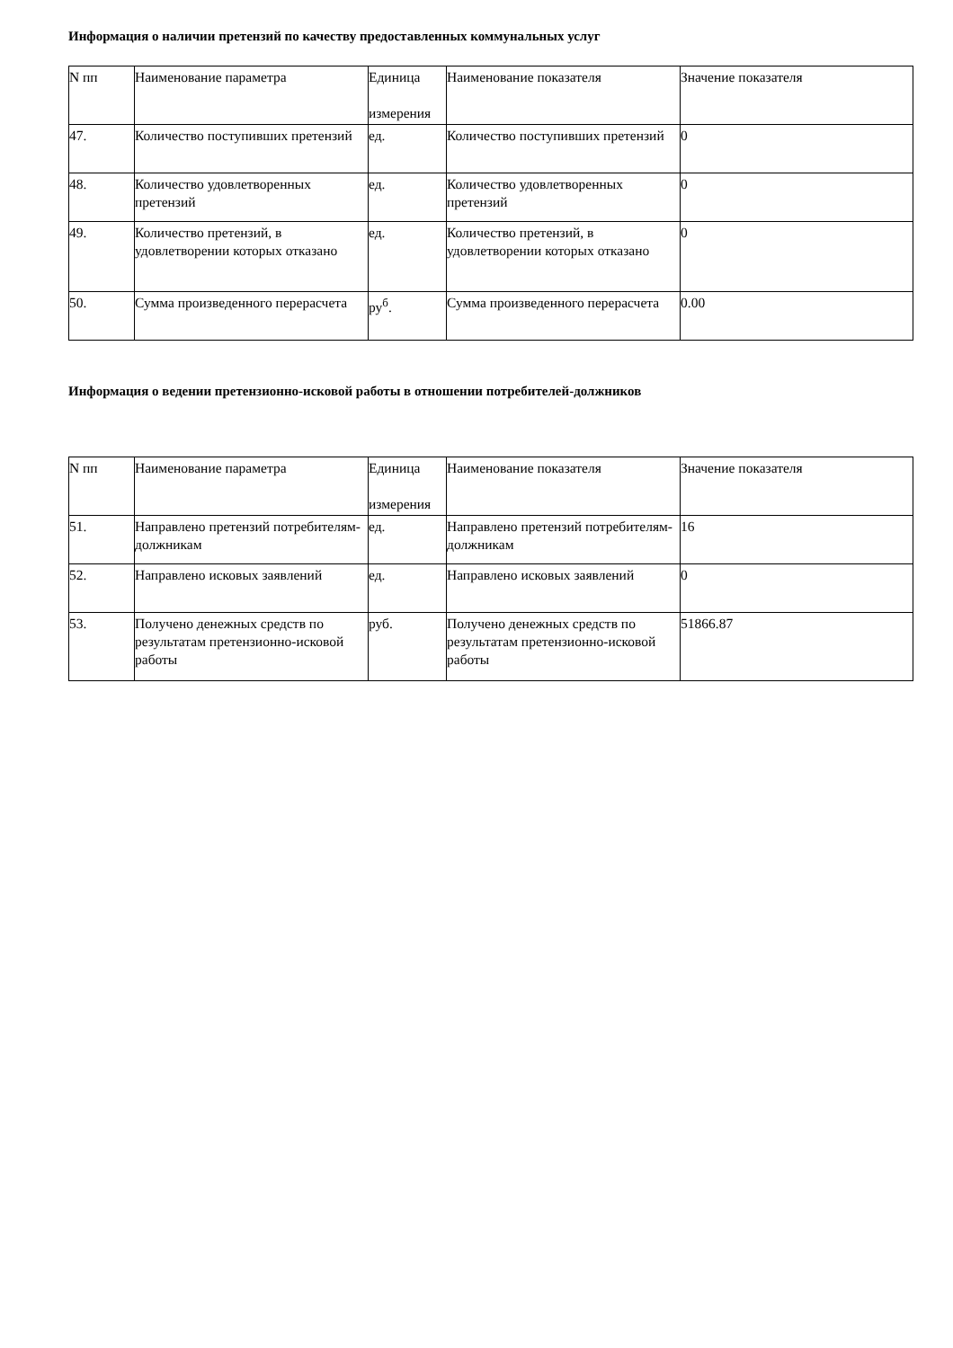Информация о наличии претензий по качеству предоставленных коммунальных услуг
| N пп | Наименование параметра | Единица измерения | Наименование показателя | Значение показателя |
| --- | --- | --- | --- | --- |
| 47. | Количество поступивших претензий | ед. | Количество поступивших претензий | 0 |
| 48. | Количество удовлетворенных претензий | ед. | Количество удовлетворенных претензий | 0 |
| 49. | Количество претензий, в удовлетворении которых отказано | ед. | Количество претензий, в удовлетворении которых отказано | 0 |
| 50. | Сумма произведенного перерасчета | ру<sup>б</sup>. | Сумма произведенного перерасчета | 0.00 |
Информация о ведении претензионно-исковой работы в отношении потребителей-должников
| N пп | Наименование параметра | Единица измерения | Наименование показателя | Значение показателя |
| --- | --- | --- | --- | --- |
| 51. | Направлено претензий потребителям-должникам | ед. | Направлено претензий потребителям-должникам | 16 |
| 52. | Направлено исковых заявлений | ед. | Направлено исковых заявлений | 0 |
| 53. | Получено денежных средств по результатам претензионно-исковой работы | руб. | Получено денежных средств по результатам претензионно-исковой работы | 51866.87 |